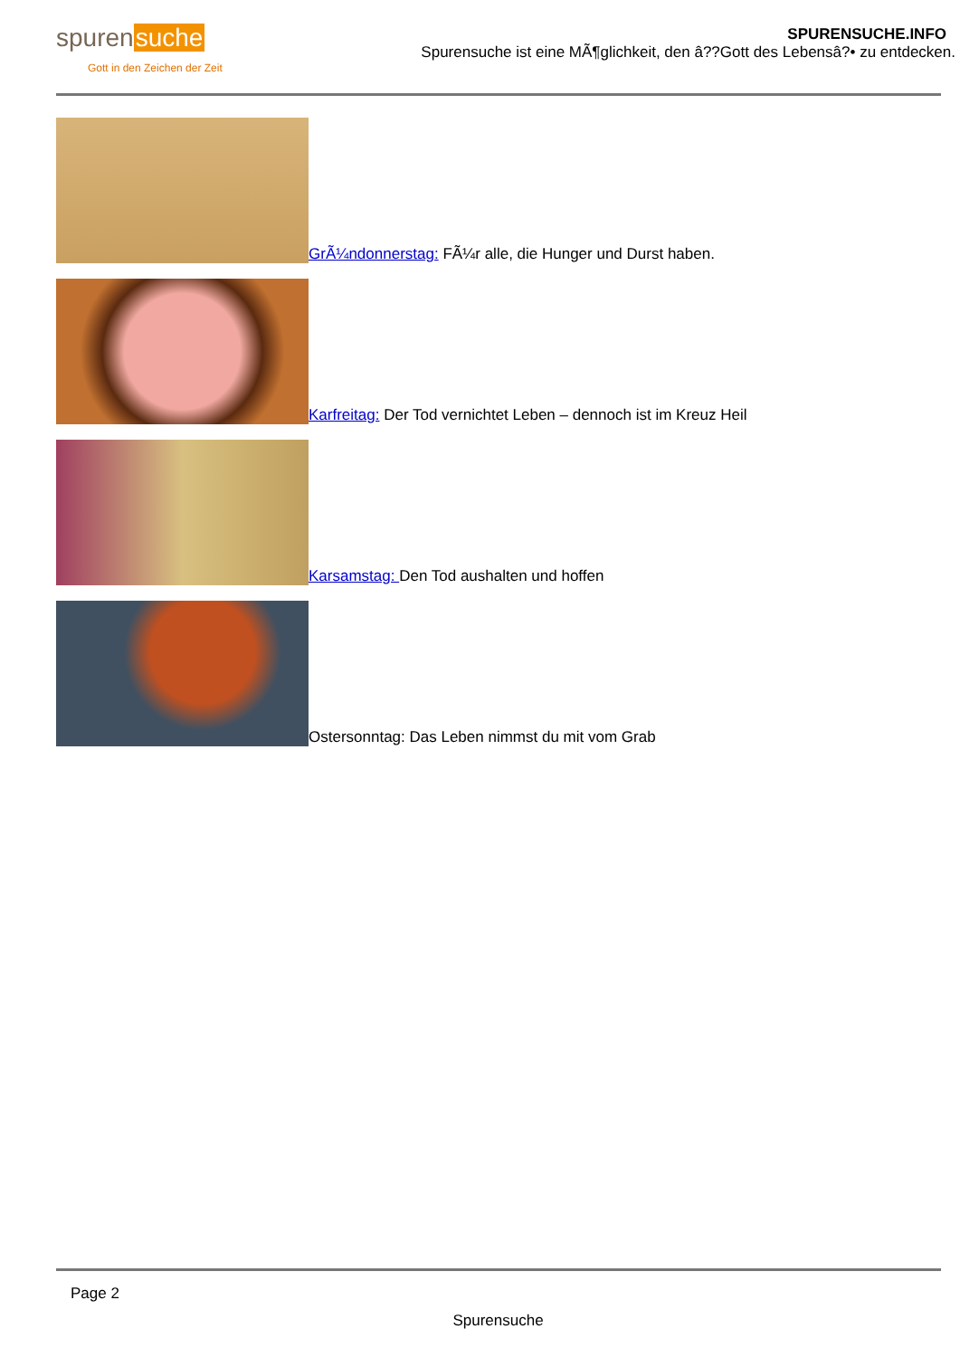spurensuche
Gott in den Zeichen der Zeit
SPURENSUCHE.INFO
Spurensuche ist eine MÃ¶glichkeit, den â??Gott des Lebensâ?• zu entdecken.
GrÃ¼ndonnerstag: FÃ¼r alle, die Hunger und Durst haben.
Karfreitag: Der Tod vernichtet Leben – dennoch ist im Kreuz Heil
Karsamstag: Den Tod aushalten und hoffen
Ostersonntag: Das Leben nimmst du mit vom Grab
Page 2
Spurensuche